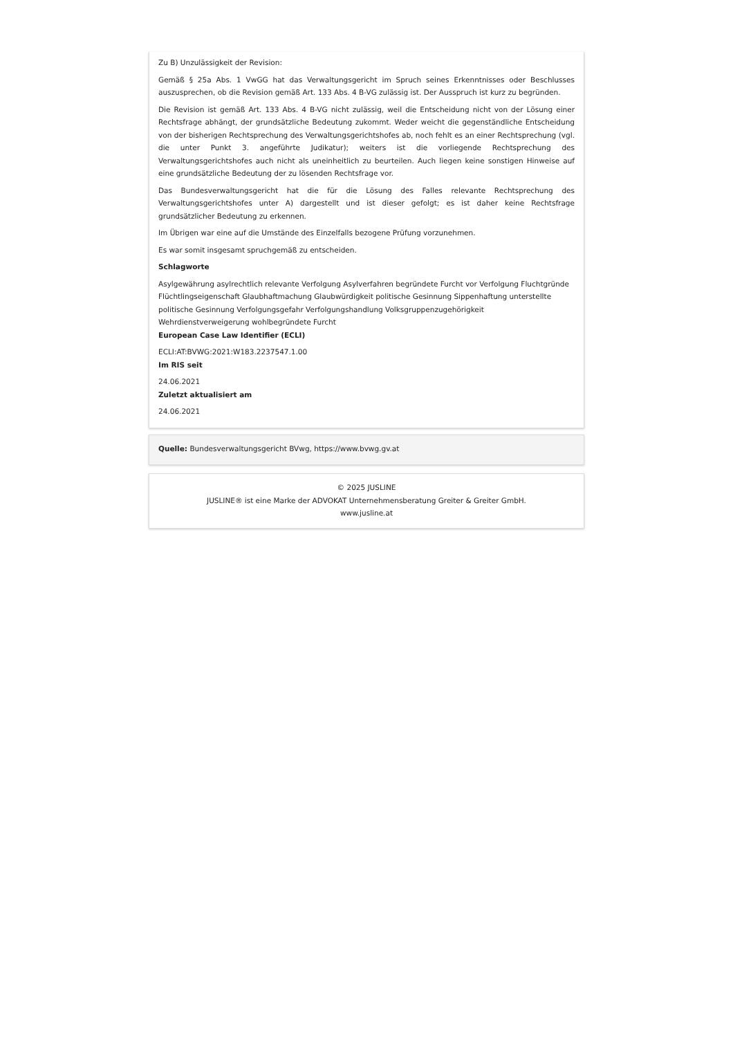Zu B) Unzulässigkeit der Revision:
Gemäß § 25a Abs. 1 VwGG hat das Verwaltungsgericht im Spruch seines Erkenntnisses oder Beschlusses auszusprechen, ob die Revision gemäß Art. 133 Abs. 4 B-VG zulässig ist. Der Ausspruch ist kurz zu begründen.
Die Revision ist gemäß Art. 133 Abs. 4 B-VG nicht zulässig, weil die Entscheidung nicht von der Lösung einer Rechtsfrage abhängt, der grundsätzliche Bedeutung zukommt. Weder weicht die gegenständliche Entscheidung von der bisherigen Rechtsprechung des Verwaltungsgerichtshofes ab, noch fehlt es an einer Rechtsprechung (vgl. die unter Punkt 3. angeführte Judikatur); weiters ist die vorliegende Rechtsprechung des Verwaltungsgerichtshofes auch nicht als uneinheitlich zu beurteilen. Auch liegen keine sonstigen Hinweise auf eine grundsätzliche Bedeutung der zu lösenden Rechtsfrage vor.
Das Bundesverwaltungsgericht hat die für die Lösung des Falles relevante Rechtsprechung des Verwaltungsgerichtshofes unter A) dargestellt und ist dieser gefolgt; es ist daher keine Rechtsfrage grundsätzlicher Bedeutung zu erkennen.
Im Übrigen war eine auf die Umstände des Einzelfalls bezogene Prüfung vorzunehmen.
Es war somit insgesamt spruchgemäß zu entscheiden.
Schlagworte
Asylgewährung asylrechtlich relevante Verfolgung Asylverfahren begründete Furcht vor Verfolgung Fluchtgründe Flüchtlingseigenschaft Glaubhaftmachung Glaubwürdigkeit politische Gesinnung Sippenhaftung unterstellte politische Gesinnung Verfolgungsgefahr Verfolgungshandlung Volksgruppenzugehörigkeit Wehrdienstverweigerung wohlbegründete Furcht
European Case Law Identifier (ECLI)
ECLI:AT:BVWG:2021:W183.2237547.1.00
Im RIS seit
24.06.2021
Zuletzt aktualisiert am
24.06.2021
Quelle: Bundesverwaltungsgericht BVwg, https://www.bvwg.gv.at
© 2025 JUSLINE
JUSLINE® ist eine Marke der ADVOKAT Unternehmensberatung Greiter & Greiter GmbH.
www.jusline.at